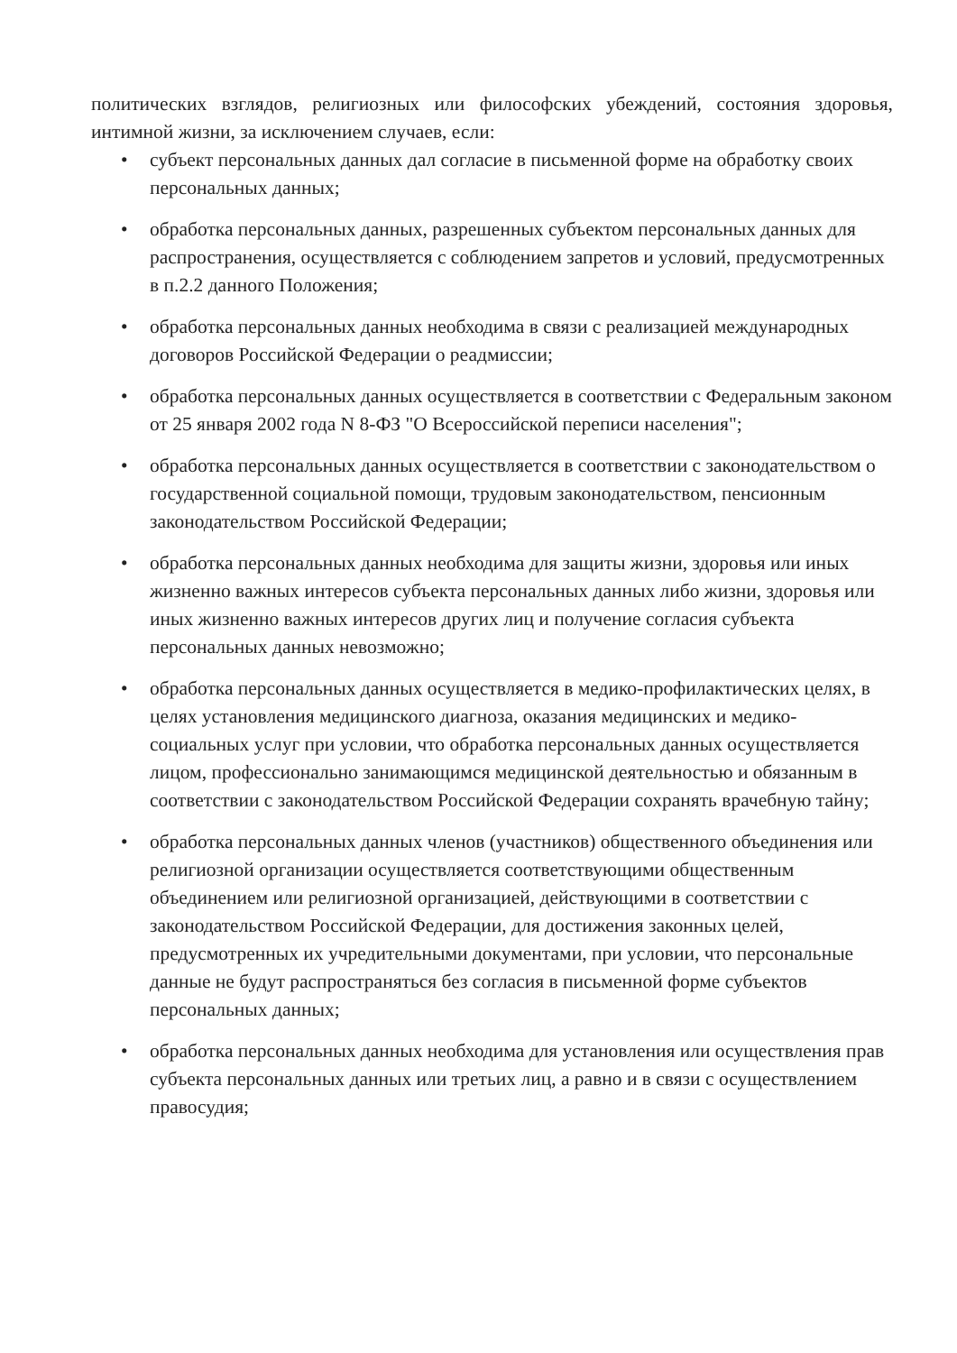политических взглядов, религиозных или философских убеждений, состояния здоровья, интимной жизни, за исключением случаев, если:
• субъект персональных данных дал согласие в письменной форме на обработку своих персональных данных;
• обработка персональных данных, разрешенных субъектом персональных данных для распространения, осуществляется с соблюдением запретов и условий, предусмотренных в п.2.2 данного Положения;
• обработка персональных данных необходима в связи с реализацией международных договоров Российской Федерации о реадмиссии;
• обработка персональных данных осуществляется в соответствии с Федеральным законом от 25 января 2002 года N 8-ФЗ "О Всероссийской переписи населения";
• обработка персональных данных осуществляется в соответствии с законодательством о государственной социальной помощи, трудовым законодательством, пенсионным законодательством Российской Федерации;
• обработка персональных данных необходима для защиты жизни, здоровья или иных жизненно важных интересов субъекта персональных данных либо жизни, здоровья или иных жизненно важных интересов других лиц и получение согласия субъекта персональных данных невозможно;
• обработка персональных данных осуществляется в медико-профилактических целях, в целях установления медицинского диагноза, оказания медицинских и медико-социальных услуг при условии, что обработка персональных данных осуществляется лицом, профессионально занимающимся медицинской деятельностью и обязанным в соответствии с законодательством Российской Федерации сохранять врачебную тайну;
• обработка персональных данных членов (участников) общественного объединения или религиозной организации осуществляется соответствующими общественным объединением или религиозной организацией, действующими в соответствии с законодательством Российской Федерации, для достижения законных целей, предусмотренных их учредительными документами, при условии, что персональные данные не будут распространяться без согласия в письменной форме субъектов персональных данных;
• обработка персональных данных необходима для установления или осуществления прав субъекта персональных данных или третьих лиц, а равно и в связи с осуществлением правосудия;